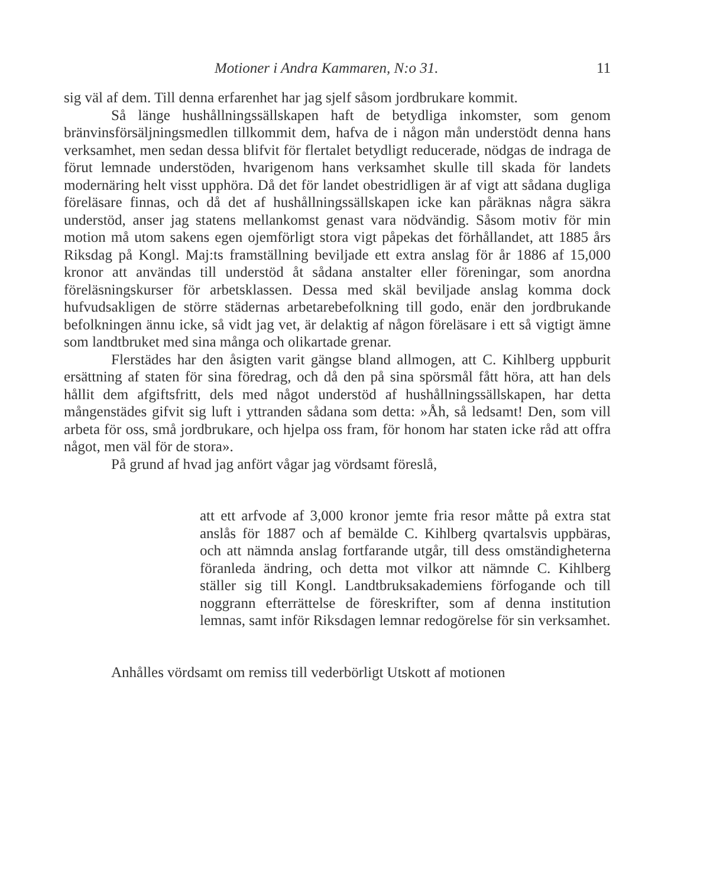Motioner i Andra Kammaren, N:o 31. 11
sig väl af dem. Till denna erfarenhet har jag sjelf såsom jordbrukare kommit.
Så länge hushållningssällskapen haft de betydliga inkomster, som genom bränvinsförsäljningsmedlen tillkommit dem, hafva de i någon mån understödt denna hans verksamhet, men sedan dessa blifvit för flertalet betydligt reducerade, nödgas de indraga de förut lemnade understöden, hvarigenom hans verksamhet skulle till skada för landets modernäring helt visst upphöra. Då det för landet obestridligen är af vigt att sådana dugliga föreläsare finnas, och då det af hushållningssällskapen icke kan påräknas några säkra understöd, anser jag statens mellankomst genast vara nödvändig. Såsom motiv för min motion må utom sakens egen ojemförligt stora vigt påpekas det förhållandet, att 1885 års Riksdag på Kongl. Maj:ts framställning beviljade ett extra anslag för år 1886 af 15,000 kronor att användas till understöd åt sådana anstalter eller föreningar, som anordna föreläsningskurser för arbetsklassen. Dessa med skäl beviljade anslag komma dock hufvudsakligen de större städernas arbetarebefolkning till godo, enär den jordbrukande befolkningen ännu icke, så vidt jag vet, är delaktig af någon föreläsare i ett så vigtigt ämne som landtbruket med sina många och olikartade grenar.
Flerstädes har den åsigten varit gängse bland allmogen, att C. Kihlberg uppburit ersättning af staten för sina föredrag, och då den på sina spörsmål fått höra, att han dels hållit dem afgiftsfritt, dels med något understöd af hushållningssällskapen, har detta mångenstädes gifvit sig luft i yttranden sådana som detta: »Åh, så ledsamt! Den, som vill arbeta för oss, små jordbrukare, och hjelpa oss fram, för honom har staten icke råd att offra något, men väl för de stora».
På grund af hvad jag anfört vågar jag vördsamt föreslå,
att ett arfvode af 3,000 kronor jemte fria resor måtte på extra stat anslås för 1887 och af bemälde C. Kihlberg qvartalsvis uppbäras, och att nämnda anslag fortfarande utgår, till dess omständigheterna föranleda ändring, och detta mot vilkor att nämnde C. Kihlberg ställer sig till Kongl. Landtbruksakademiens förfogande och till noggrann efterrättelse de föreskrifter, som af denna institution lemnas, samt inför Riksdagen lemnar redogörelse för sin verksamhet.
Anhålles vördsamt om remiss till vederbörligt Utskott af motionen